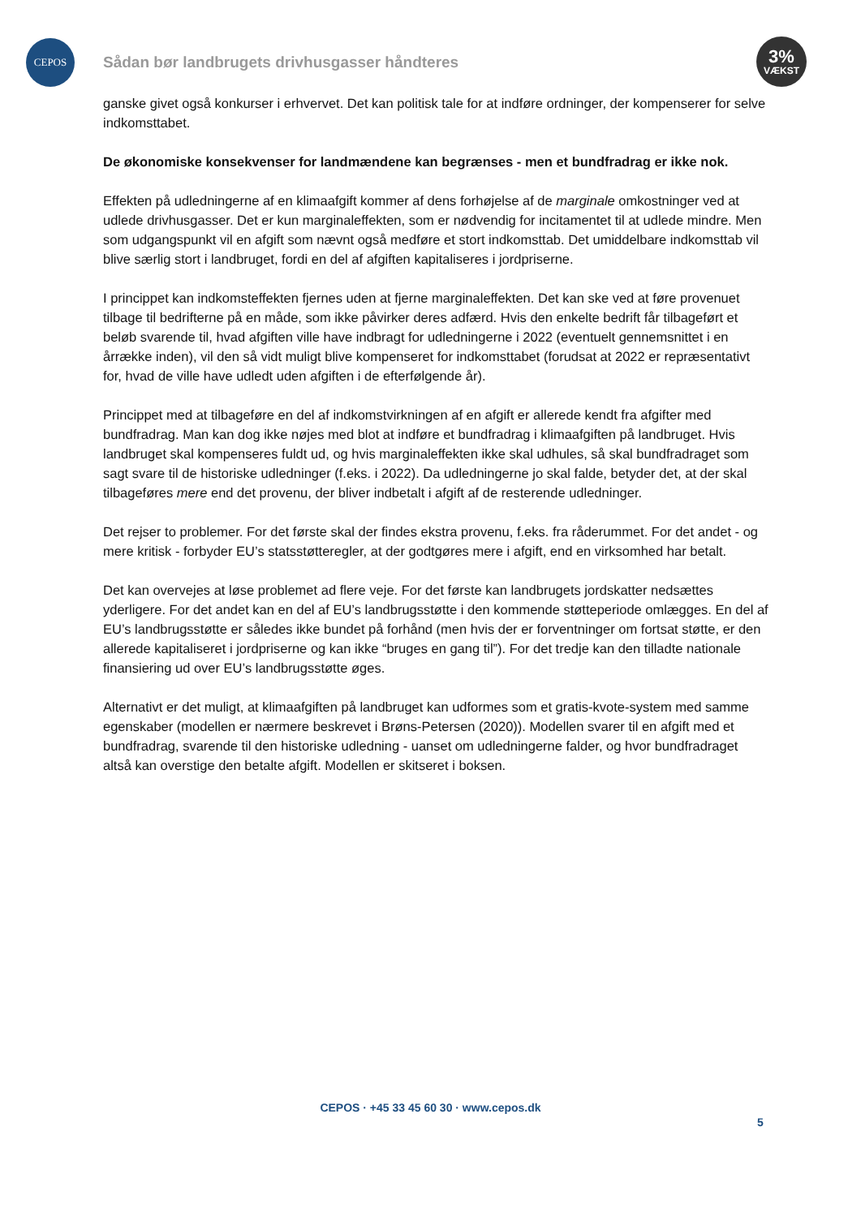CEPOS
Sådan bør landbrugets drivhusgasser håndteres
3%
VÆKST
ganske givet også konkurser i erhvervet. Det kan politisk tale for at indføre ordninger, der kompenserer for selve indkomsttabet.
De økonomiske konsekvenser for landmændene kan begrænses - men et bundfradrag er ikke nok.
Effekten på udledningerne af en klimaafgift kommer af dens forhøjelse af de marginale omkostninger ved at udlede drivhusgasser. Det er kun marginaleffekten, som er nødvendig for incitamentet til at udlede mindre. Men som udgangspunkt vil en afgift som nævnt også medføre et stort indkomsttab. Det umiddelbare indkomsttab vil blive særlig stort i landbruget, fordi en del af afgiften kapitaliseres i jordpriserne.
I princippet kan indkomsteffekten fjernes uden at fjerne marginaleffekten. Det kan ske ved at føre provenuet tilbage til bedrifterne på en måde, som ikke påvirker deres adfærd. Hvis den enkelte bedrift får tilbageført et beløb svarende til, hvad afgiften ville have indbragt for udledningerne i 2022 (eventuelt gennemsnittet i en årrække inden), vil den så vidt muligt blive kompenseret for indkomsttabet (forudsat at 2022 er repræsentativt for, hvad de ville have udledt uden afgiften i de efterfølgende år).
Princippet med at tilbageføre en del af indkomstvirkningen af en afgift er allerede kendt fra afgifter med bundfradrag. Man kan dog ikke nøjes med blot at indføre et bundfradrag i klimaafgiften på landbruget. Hvis landbruget skal kompenseres fuldt ud, og hvis marginaleffekten ikke skal udhules, så skal bundfradraget som sagt svare til de historiske udledninger (f.eks. i 2022). Da udledningerne jo skal falde, betyder det, at der skal tilbageføres mere end det provenu, der bliver indbetalt i afgift af de resterende udledninger.
Det rejser to problemer. For det første skal der findes ekstra provenu, f.eks. fra råderummet. For det andet - og mere kritisk - forbyder EU’s statsstøtteregler, at der godtgøres mere i afgift, end en virksomhed har betalt.
Det kan overvejes at løse problemet ad flere veje. For det første kan landbrugets jordskatter nedsættes yderligere. For det andet kan en del af EU’s landbrugsstøtte i den kommende støtteperiode omlægges. En del af EU’s landbrugsstøtte er således ikke bundet på forhånd (men hvis der er forventninger om fortsat støtte, er den allerede kapitaliseret i jordpriserne og kan ikke “bruges en gang til”). For det tredje kan den tilladte nationale finansiering ud over EU’s landbrugsstøtte øges.
Alternativt er det muligt, at klimaafgiften på landbruget kan udformes som et gratis-kvote-system med samme egenskaber (modellen er nærmere beskrevet i Brøns-Petersen (2020)). Modellen svarer til en afgift med et bundfradrag, svarende til den historiske udledning - uanset om udledningerne falder, og hvor bundfradraget altså kan overstige den betalte afgift. Modellen er skitseret i boksen.
CEPOS · +45 33 45 60 30 · www.cepos.dk
5